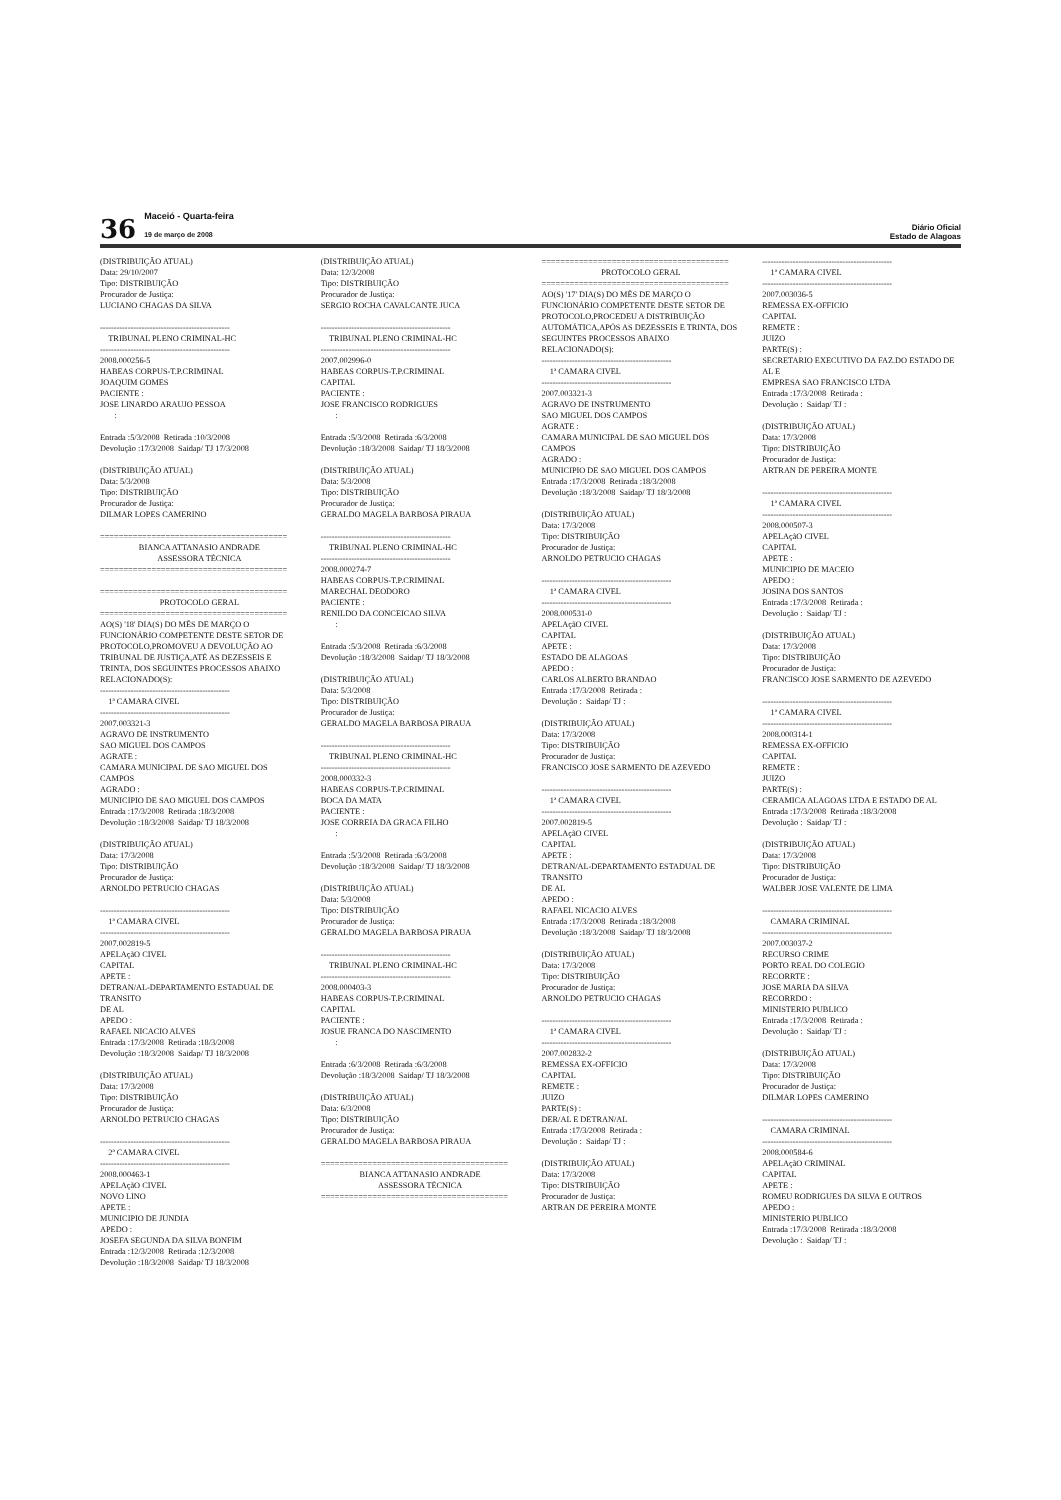36 Maceió - Quarta-feira
19 de março de 2008
Diário Oficial
Estado de Alagoas
(DISTRIBUIÇÃO ATUAL) Data: 29/10/2007 Tipo: DISTRIBUIÇÃO Procurador de Justiça: LUCIANO CHAGAS DA SILVA ----------------------------------------------- TRIBUNAL PLENO CRIMINAL-HC ----------------------------------------------- 2008.000256-5 HABEAS CORPUS-T.P.CRIMINAL JOAQUIM GOMES PACIENTE : JOSE LINARDO ARAUJO PESSOA : Entrada :5/3/2008 Retirada :10/3/2008 Devolução :17/3/2008 Saidap/ TJ 17/3/2008 (DISTRIBUIÇÃO ATUAL) Data: 5/3/2008 Tipo: DISTRIBUIÇÃO Procurador de Justiça: DILMAR LOPES CAMERINO ========================================
BIANCA ATTANASIO ANDRADE ASSESSORA TÉCNICA
======================================== ========================================
PROTOCOLO GERAL
======================================== AO(S) '18' DIA(S) DO MÊS DE MARÇO O FUNCIONÁRIO COMPETENTE DESTE SETOR DE PROTOCOLO,PROMOVEU A DEVOLUÇÃO AO TRIBUNAL DE JUSTIÇA,ATÉ AS DEZESSEIS E TRINTA, DOS SEGUINTES PROCESSOS ABAIXO RELACIONADO(S): ----------------------------------------------- 1ª CAMARA CIVEL ----------------------------------------------- 2007.003321-3 AGRAVO DE INSTRUMENTO SAO MIGUEL DOS CAMPOS AGRATE : CAMARA MUNICIPAL DE SAO MIGUEL DOS CAMPOS AGRADO : MUNICIPIO DE SAO MIGUEL DOS CAMPOS Entrada :17/3/2008 Retirada :18/3/2008 Devolução :18/3/2008 Saidap/ TJ 18/3/2008 (DISTRIBUIÇÃO ATUAL) Data: 17/3/2008 Tipo: DISTRIBUIÇÃO Procurador de Justiça: ARNOLDO PETRUCIO CHAGAS ----------------------------------------------- 1ª CAMARA CIVEL ----------------------------------------------- 2007.002819-5 APELAçãO CIVEL CAPITAL APETE : DETRAN/AL-DEPARTAMENTO ESTADUAL DE TRANSITO DE AL APEDO : RAFAEL NICACIO ALVES Entrada :17/3/2008 Retirada :18/3/2008 Devolução :18/3/2008 Saidap/ TJ 18/3/2008 (DISTRIBUIÇÃO ATUAL) Data: 17/3/2008 Tipo: DISTRIBUIÇÃO Procurador de Justiça: ARNOLDO PETRUCIO CHAGAS ----------------------------------------------- 2ª CAMARA CIVEL ----------------------------------------------- 2008.000463-1 APELAçãO CIVEL NOVO LINO APETE : MUNICIPIO DE JUNDIA APEDO : JOSEFA SEGUNDA DA SILVA BONFIM Entrada :12/3/2008 Retirada :12/3/2008 Devolução :18/3/2008 Saidap/ TJ 18/3/2008
(DISTRIBUIÇÃO ATUAL) Data: 12/3/2008 Tipo: DISTRIBUIÇÃO Procurador de Justiça: SERGIO ROCHA CAVALCANTE JUCA ----------------------------------------------- TRIBUNAL PLENO CRIMINAL-HC ----------------------------------------------- 2007.002996-0 HABEAS CORPUS-T.P.CRIMINAL CAPITAL PACIENTE : JOSE FRANCISCO RODRIGUES : Entrada :5/3/2008 Retirada :6/3/2008 Devolução :18/3/2008 Saidap/ TJ 18/3/2008 (DISTRIBUIÇÃO ATUAL) Data: 5/3/2008 Tipo: DISTRIBUIÇÃO Procurador de Justiça: GERALDO MAGELA BARBOSA PIRAUA ----------------------------------------------- TRIBUNAL PLENO CRIMINAL-HC ----------------------------------------------- 2008.000274-7 HABEAS CORPUS-T.P.CRIMINAL MARECHAL DEODORO PACIENTE : RENILDO DA CONCEICAO SILVA : Entrada :5/3/2008 Retirada :6/3/2008 Devolução :18/3/2008 Saidap/ TJ 18/3/2008 (DISTRIBUIÇÃO ATUAL) Data: 5/3/2008 Tipo: DISTRIBUIÇÃO Procurador de Justiça: GERALDO MAGELA BARBOSA PIRAUA ----------------------------------------------- TRIBUNAL PLENO CRIMINAL-HC ----------------------------------------------- 2008.000332-3 HABEAS CORPUS-T.P.CRIMINAL BOCA DA MATA PACIENTE : JOSE CORREIA DA GRACA FILHO : Entrada :5/3/2008 Retirada :6/3/2008 Devolução :18/3/2008 Saidap/ TJ 18/3/2008 (DISTRIBUIÇÃO ATUAL) Data: 5/3/2008 Tipo: DISTRIBUIÇÃO Procurador de Justiça: GERALDO MAGELA BARBOSA PIRAUA ----------------------------------------------- TRIBUNAL PLENO CRIMINAL-HC ----------------------------------------------- 2008.000403-3 HABEAS CORPUS-T.P.CRIMINAL CAPITAL PACIENTE : JOSUE FRANCA DO NASCIMENTO : Entrada :6/3/2008 Retirada :6/3/2008 Devolução :18/3/2008 Saidap/ TJ 18/3/2008 (DISTRIBUIÇÃO ATUAL) Data: 6/3/2008 Tipo: DISTRIBUIÇÃO Procurador de Justiça: GERALDO MAGELA BARBOSA PIRAUA ========================================
BIANCA ATTANASIO ANDRADE ASSESSORA TÉCNICA
========================================
========================================
PROTOCOLO GERAL
======================================== AO(S) '17' DIA(S) DO MÊS DE MARÇO O FUNCIONÁRIO COMPETENTE DESTE SETOR DE PROTOCOLO,PROCEDEU A DISTRIBUIÇÃO AUTOMÁTICA,APÓS AS DEZESSEIS E TRINTA, DOS SEGUINTES PROCESSOS ABAIXO RELACIONADO(S): ----------------------------------------------- 1ª CAMARA CIVEL ----------------------------------------------- 2007.003321-3 AGRAVO DE INSTRUMENTO SAO MIGUEL DOS CAMPOS AGRATE : CAMARA MUNICIPAL DE SAO MIGUEL DOS CAMPOS AGRADO : MUNICIPIO DE SAO MIGUEL DOS CAMPOS Entrada :17/3/2008 Retirada :18/3/2008 Devolução :18/3/2008 Saidap/ TJ 18/3/2008 (DISTRIBUIÇÃO ATUAL) Data: 17/3/2008 Tipo: DISTRIBUIÇÃO Procurador de Justiça: ARNOLDO PETRUCIO CHAGAS ----------------------------------------------- 1ª CAMARA CIVEL ----------------------------------------------- 2008.000531-0 APELAçãO CIVEL CAPITAL APETE : ESTADO DE ALAGOAS APEDO : CARLOS ALBERTO BRANDAO Entrada :17/3/2008 Retirada : Devolução : Saidap/ TJ : (DISTRIBUIÇÃO ATUAL) Data: 17/3/2008 Tipo: DISTRIBUIÇÃO Procurador de Justiça: FRANCISCO JOSE SARMENTO DE AZEVEDO ----------------------------------------------- 1ª CAMARA CIVEL ----------------------------------------------- 2007.002819-5 APELAçãO CIVEL CAPITAL APETE : DETRAN/AL-DEPARTAMENTO ESTADUAL DE TRANSITO DE AL APEDO : RAFAEL NICACIO ALVES Entrada :17/3/2008 Retirada :18/3/2008 Devolução :18/3/2008 Saidap/ TJ 18/3/2008 (DISTRIBUIÇÃO ATUAL) Data: 17/3/2008 Tipo: DISTRIBUIÇÃO Procurador de Justiça: ARNOLDO PETRUCIO CHAGAS ----------------------------------------------- 1ª CAMARA CIVEL ----------------------------------------------- 2007.002832-2 REMESSA EX-OFFICIO CAPITAL REMETE : JUIZO PARTE(S) : DER/AL E DETRAN/AL Entrada :17/3/2008 Retirada : Devolução : Saidap/ TJ : (DISTRIBUIÇÃO ATUAL) Data: 17/3/2008 Tipo: DISTRIBUIÇÃO Procurador de Justiça: ARTRAN DE PEREIRA MONTE
----------------------------------------------- 1ª CAMARA CIVEL ----------------------------------------------- 2007.003036-5 REMESSA EX-OFFICIO CAPITAL REMETE : JUIZO PARTE(S) : SECRETARIO EXECUTIVO DA FAZ.DO ESTADO DE AL E EMPRESA SAO FRANCISCO LTDA Entrada :17/3/2008 Retirada : Devolução : Saidap/ TJ : (DISTRIBUIÇÃO ATUAL) Data: 17/3/2008 Tipo: DISTRIBUIÇÃO Procurador de Justiça: ARTRAN DE PEREIRA MONTE ----------------------------------------------- 1ª CAMARA CIVEL ----------------------------------------------- 2008.000507-3 APELAçãO CIVEL CAPITAL APETE : MUNICIPIO DE MACEIO APEDO : JOSINA DOS SANTOS Entrada :17/3/2008 Retirada : Devolução : Saidap/ TJ : (DISTRIBUIÇÃO ATUAL) Data: 17/3/2008 Tipo: DISTRIBUIÇÃO Procurador de Justiça: FRANCISCO JOSE SARMENTO DE AZEVEDO ----------------------------------------------- 1ª CAMARA CIVEL ----------------------------------------------- 2008.000314-1 REMESSA EX-OFFICIO CAPITAL REMETE : JUIZO PARTE(S) : CERAMICA ALAGOAS LTDA E ESTADO DE AL Entrada :17/3/2008 Retirada :18/3/2008 Devolução : Saidap/ TJ : (DISTRIBUIÇÃO ATUAL) Data: 17/3/2008 Tipo: DISTRIBUIÇÃO Procurador de Justiça: WALBER JOSE VALENTE DE LIMA ----------------------------------------------- CAMARA CRIMINAL ----------------------------------------------- 2007.003037-2 RECURSO CRIME PORTO REAL DO COLEGIO RECORRTE : JOSE MARIA DA SILVA RECORRDO : MINISTERIO PUBLICO Entrada :17/3/2008 Retirada : Devolução : Saidap/ TJ : (DISTRIBUIÇÃO ATUAL) Data: 17/3/2008 Tipo: DISTRIBUIÇÃO Procurador de Justiça: DILMAR LOPES CAMERINO ----------------------------------------------- CAMARA CRIMINAL ----------------------------------------------- 2008.000584-6 APELAçãO CRIMINAL CAPITAL APETE : ROMEU RODRIGUES DA SILVA E OUTROS APEDO : MINISTERIO PUBLICO Entrada :17/3/2008 Retirada :18/3/2008 Devolução : Saidap/ TJ :